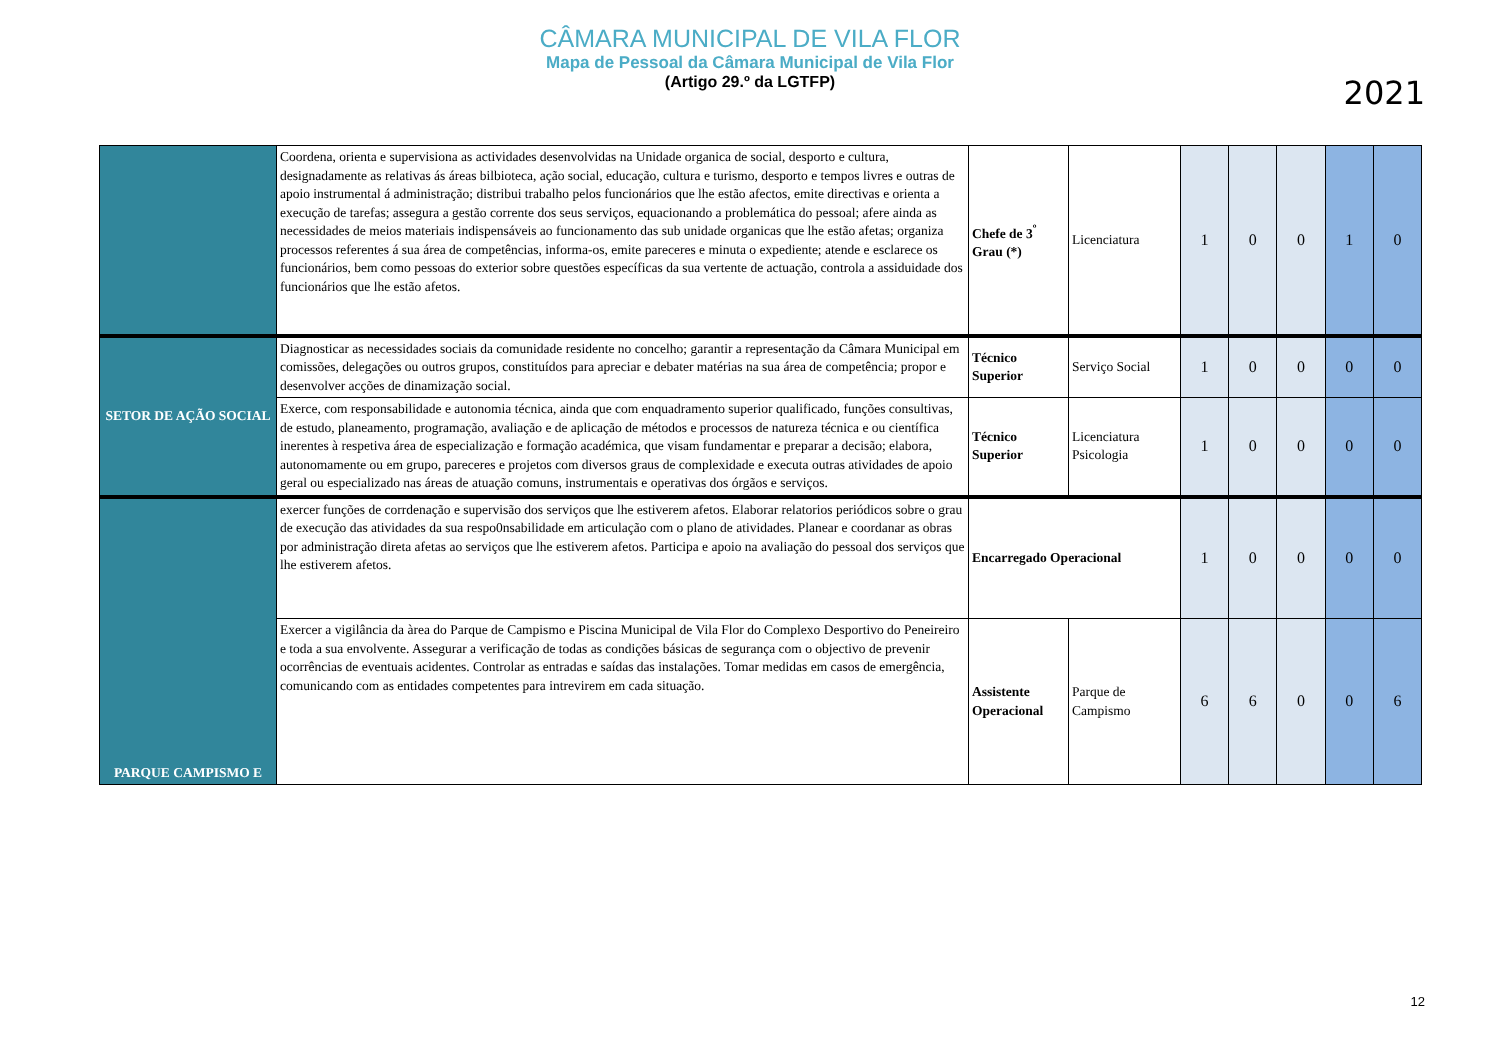CÂMARA MUNICIPAL DE VILA FLOR
Mapa de Pessoal da Câmara Municipal de Vila Flor
(Artigo 29.º da LGTFP)
2021
| | Coordena, orienta e supervisiona as actividades desenvolvidas na Unidade organica de social, desporto e cultura, designadamente as relativas ás áreas bilbioteca, ação social, educação, cultura e turismo, desporto e tempos livres e outras de apoio instrumental á administração; distribui trabalho pelos funcionários que lhe estão afectos, emite directivas e orienta a execução de tarefas; assegura a gestão corrente dos seus serviços, equacionando a problemática do pessoal; afere ainda as necessidades de meios materiais indispensáveis ao funcionamento das sub unidade organicas que lhe estão afetas; organiza processos referentes á sua área de competências, informa-os, emite pareceres e minuta o expediente; atende e esclarece os funcionários, bem como pessoas do exterior sobre questões específicas da sua vertente de actuação, controla a assiduidade dos funcionários que lhe estão afetos. | Chefe de 3<sup>º</sup> Grau (*) | Licenciatura | 1 | 0 | 0 | 1 | 0 |
| SETOR DE AÇÃO SOCIAL | Diagnosticar as necessidades sociais da comunidade residente no concelho; garantir a representação da Câmara Municipal em comissões, delegações ou outros grupos, constituídos para apreciar e debater matérias na sua área de competência; propor e desenvolver acções de dinamização social. | Técnico Superior | Serviço Social | 1 | 0 | 0 | 0 | 0 |
| | Exerce, com responsabilidade e autonomia técnica, ainda que com enquadramento superior qualificado, funções consultivas, de estudo, planeamento, programação, avaliação e de aplicação de métodos e processos de natureza técnica e ou científica inerentes à respetiva área de especialização e formação académica, que visam fundamentar e preparar a decisão; elabora, autonomamente ou em grupo, pareceres e projetos com diversos graus de complexidade e executa outras atividades de apoio geral ou especializado nas áreas de atuação comuns, instrumentais e operativas dos órgãos e serviços. | Técnico Superior | Licenciatura Psicologia | 1 | 0 | 0 | 0 | 0 |
| PARQUE CAMPISMO E | exercer funções de corrdenação e supervisão dos serviços que lhe estiverem afetos. Elaborar relatorios periódicos sobre o grau de execução das atividades da sua respo0nsabilidade em articulação com o plano de atividades. Planear e coordanar as obras por administração direta afetas ao serviços que lhe estiverem afetos. Participa e apoio na avaliação do pessoal dos serviços que lhe estiverem afetos. | Encarregado Operacional | | 1 | 0 | 0 | 0 | 0 |
| | Exercer a vigilância da àrea do Parque de Campismo e Piscina Municipal de Vila Flor do Complexo Desportivo do Peneireiro e toda a sua envolvente. Assegurar a verificação de todas as condições básicas de segurança com o objectivo de prevenir ocorrências de eventuais acidentes. Controlar as entradas e saídas das instalações. Tomar medidas em casos de emergência, comunicando com as entidades competentes para intrevirem em cada situação. | Assistente Operacional | Parque de Campismo | 6 | 6 | 0 | 0 | 6 |
12